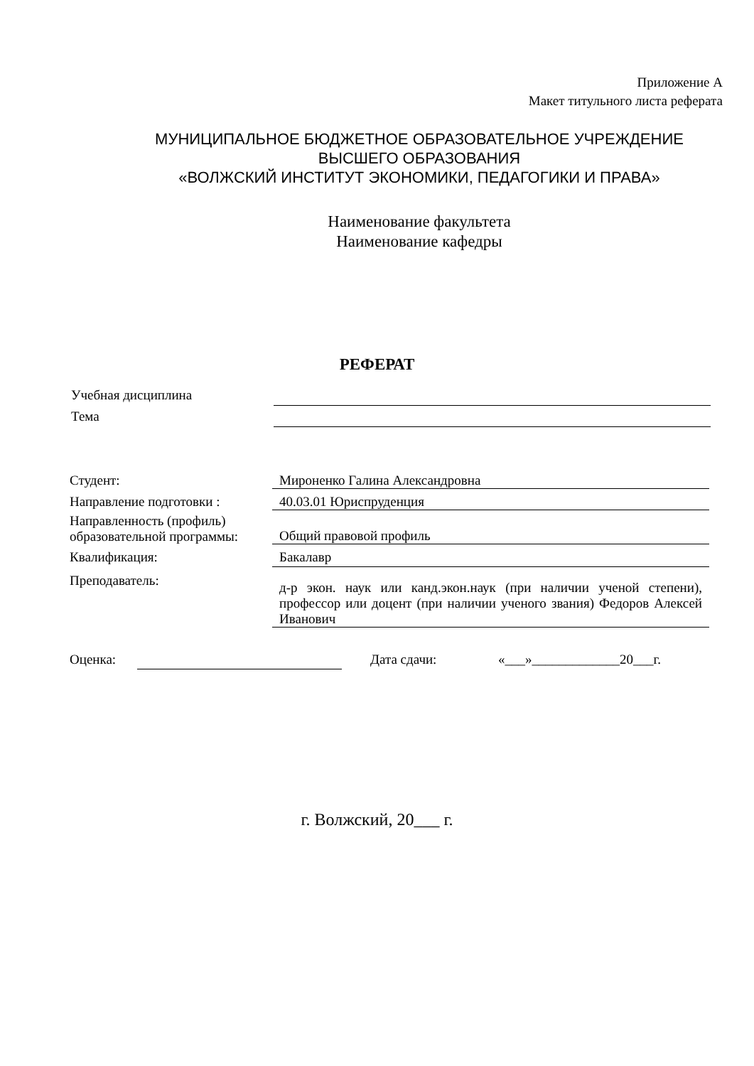Приложение А
Макет титульного листа реферата
МУНИЦИПАЛЬНОЕ БЮДЖЕТНОЕ ОБРАЗОВАТЕЛЬНОЕ УЧРЕЖДЕНИЕ
ВЫСШЕГО ОБРАЗОВАНИЯ
«ВОЛЖСКИЙ ИНСТИТУТ ЭКОНОМИКИ, ПЕДАГОГИКИ И ПРАВА»
Наименование факультета
Наименование кафедры
РЕФЕРАТ
Учебная дисциплина
Тема
Студент: Мироненко Галина Александровна
Направление подготовки : 40.03.01 Юриспруденция
Направленность (профиль) образовательной программы:
Общий правовой профиль
Квалификация:
Бакалавр
Преподаватель:
д-р экон. наук или канд.экон.наук (при наличии ученой степени), профессор или доцент (при наличии ученого звания) Федоров Алексей Иванович
Оценка: Дата сдачи: «___»_____________20___г.
г. Волжский, 20___ г.